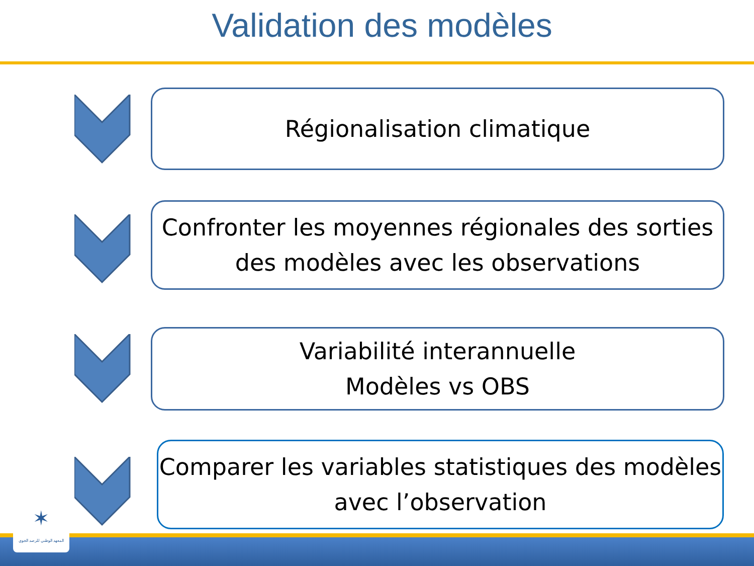Validation des modèles
Régionalisation climatique
Confronter les moyennes régionales des sorties des modèles avec les observations
Variabilité interannuelle
Modèles vs OBS
Comparer les variables statistiques des modèles avec l’observation
✶
المعهد الوطني للرصد الجوي